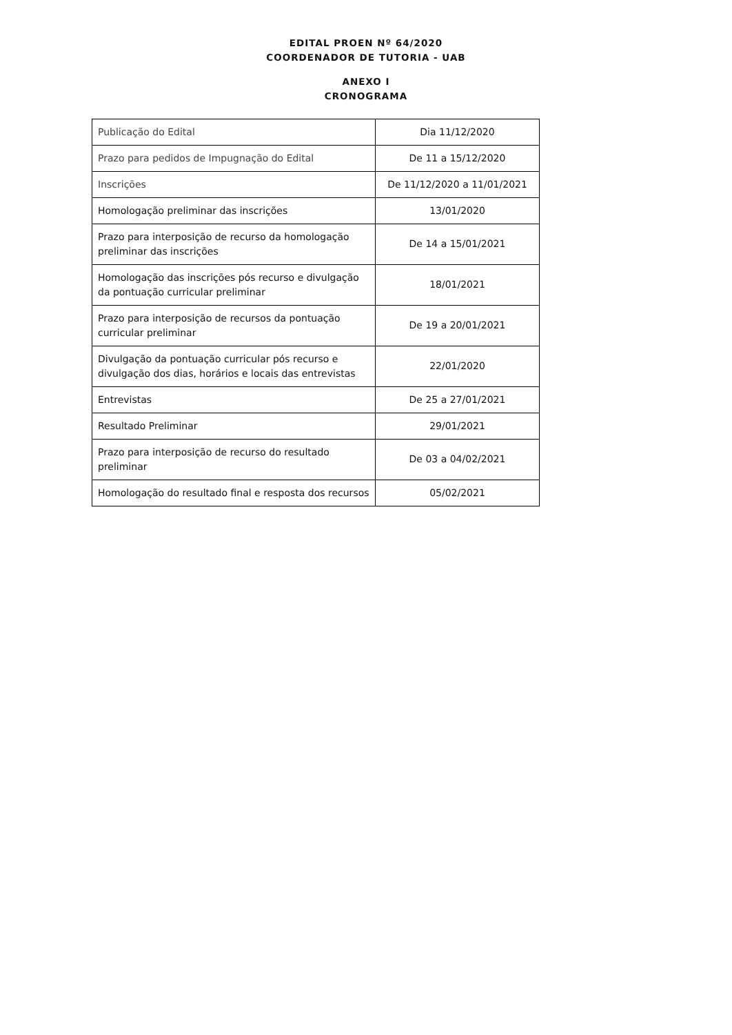EDITAL PROEN Nº 64/2020
COORDENADOR DE TUTORIA - UAB
ANEXO I
CRONOGRAMA
| Publicação do Edital | Dia 11/12/2020 |
| Prazo para pedidos de Impugnação do Edital | De 11 a 15/12/2020 |
| Inscrições | De 11/12/2020 a 11/01/2021 |
| Homologação preliminar das inscrições | 13/01/2020 |
| Prazo para interposição de recurso da homologação preliminar das inscrições | De 14 a 15/01/2021 |
| Homologação das inscrições pós recurso e divulgação da pontuação curricular preliminar | 18/01/2021 |
| Prazo para interposição de recursos da pontuação curricular preliminar | De 19 a 20/01/2021 |
| Divulgação da pontuação curricular pós recurso e divulgação dos dias, horários e locais das entrevistas | 22/01/2020 |
| Entrevistas | De 25 a 27/01/2021 |
| Resultado Preliminar | 29/01/2021 |
| Prazo para interposição de recurso do resultado preliminar | De 03 a 04/02/2021 |
| Homologação do resultado final e resposta dos recursos | 05/02/2021 |